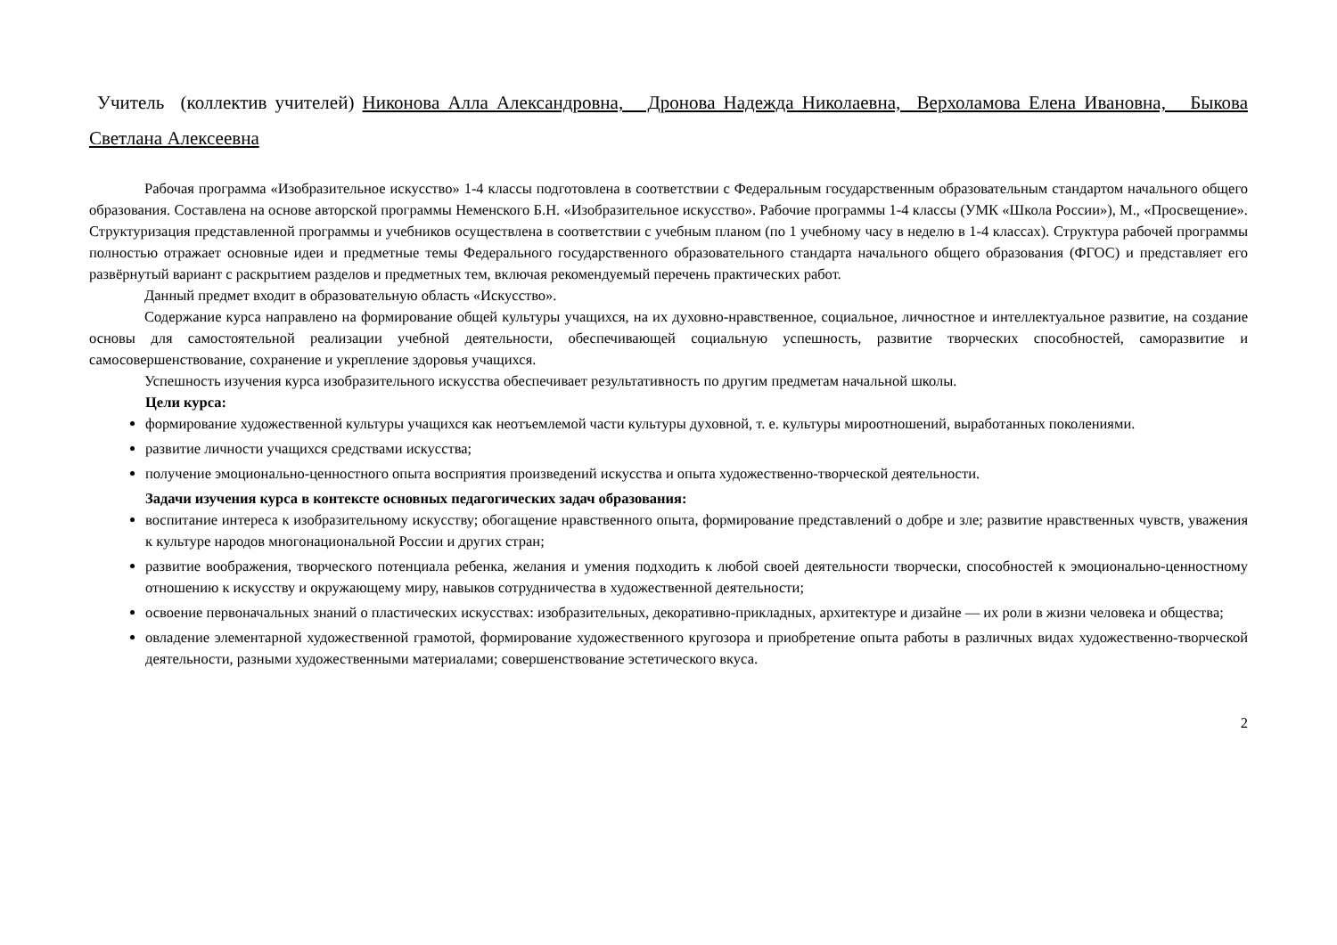Учитель (коллектив учителей) Никонова Алла Александровна, Дронова Надежда Николаевна, Верхоламова Елена Ивановна, Быкова Светлана Алексеевна
Рабочая программа «Изобразительное искусство» 1-4 классы подготовлена в соответствии с Федеральным государственным образовательным стандартом начального общего образования. Составлена на основе авторской программы Неменского Б.Н. «Изобразительное искусство». Рабочие программы 1-4 классы (УМК «Школа России»), М., «Просвещение». Структуризация представленной программы и учебников осуществлена в соответствии с учебным планом (по 1 учебному часу в неделю в 1-4 классах). Структура рабочей программы полностью отражает основные идеи и предметные темы Федерального государственного образовательного стандарта начального общего образования (ФГОС) и представляет его развёрнутый вариант с раскрытием разделов и предметных тем, включая рекомендуемый перечень практических работ.
Данный предмет входит в образовательную область «Искусство».
Содержание курса направлено на формирование общей культуры учащихся, на их духовно-нравственное, социальное, личностное и интеллектуальное развитие, на создание основы для самостоятельной реализации учебной деятельности, обеспечивающей социальную успешность, развитие творческих способностей, саморазвитие и самосовершенствование, сохранение и укрепление здоровья учащихся.
Успешность изучения курса изобразительного искусства обеспечивает результативность по другим предметам начальной школы.
Цели курса:
формирование художественной культуры учащихся как неотъемлемой части культуры духовной, т. е. культуры мироотношений, выработанных поколениями.
развитие личности учащихся средствами искусства;
получение эмоционально-ценностного опыта восприятия произведений искусства и опыта художественно-творческой деятельности.
Задачи изучения курса в контексте основных педагогических задач образования:
воспитание интереса к изобразительному искусству; обогащение нравственного опыта, формирование представлений о добре и зле; развитие нравственных чувств, уважения к культуре народов многонациональной России и других стран;
развитие воображения, творческого потенциала ребенка, желания и умения подходить к любой своей деятельности творчески, способностей к эмоционально-ценностному отношению к искусству и окружающему миру, навыков сотрудничества в художественной деятельности;
освоение первоначальных знаний о пластических искусствах: изобразительных, декоративно-прикладных, архитектуре и дизайне — их роли в жизни человека и общества;
овладение элементарной художественной грамотой, формирование художественного кругозора и приобретение опыта работы в различных видах художественно-творческой деятельности, разными художественными материалами; совершенствование эстетического вкуса.
2